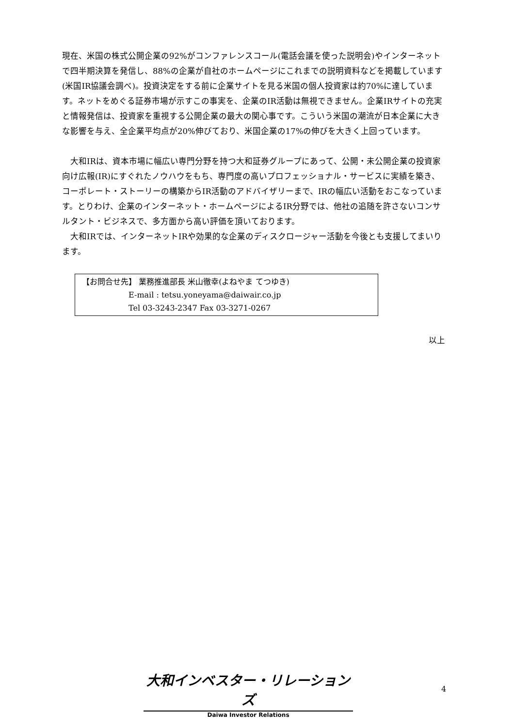現在、米国の株式公開企業の92%がコンファレンスコール(電話会議を使った説明会)やインターネットで四半期決算を発信し、88%の企業が自社のホームページにこれまでの説明資料などを掲載しています(米国IR協議会調べ)。投資決定をする前に企業サイトを見る米国の個人投資家は約70%に達しています。ネットをめぐる証券市場が示すこの事実を、企業のIR活動は無視できません。企業IRサイトの充実と情報発信は、投資家を重視する公開企業の最大の関心事です。こういう米国の潮流が日本企業に大きな影響を与え、全企業平均点が20%伸びており、米国企業の17%の伸びを大きく上回っています。
　大和IRは、資本市場に幅広い専門分野を持つ大和証券グループにあって、公開・未公開企業の投資家向け広報(IR)にすぐれたノウハウをもち、専門度の高いプロフェッショナル・サービスに実績を築き、コーポレート・ストーリーの構築からIR活動のアドバイザリーまで、IRの幅広い活動をおこなっています。とりわけ、企業のインターネット・ホームページによるIR分野では、他社の追随を許さないコンサルタント・ビジネスで、多方面から高い評価を頂いております。
　大和IRでは、インターネットIRや効果的な企業のディスクロージャー活動を今後とも支援してまいります。
【お問合せ先】 業務推進部長 米山徹幸(よねやま てつゆき)
E-mail : tetsu.yoneyama@daiwair.co.jp
Tel 03-3243-2347 Fax 03-3271-0267
以上
大和インベスター・リレーションズ
Daiwa Investor Relations
4